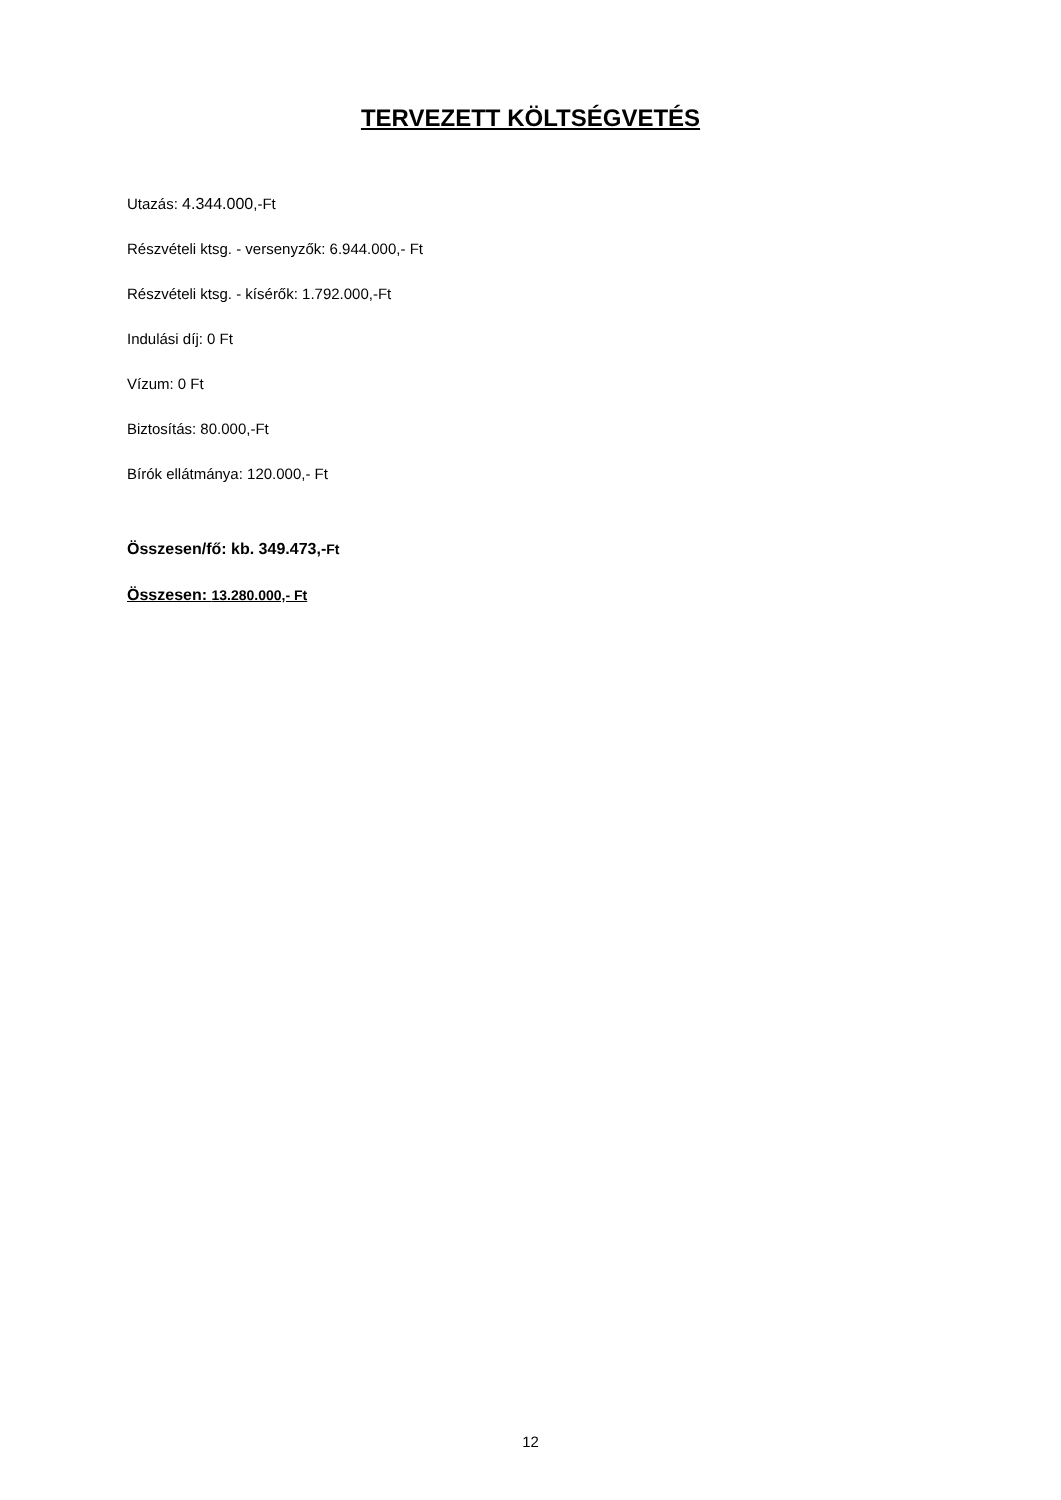TERVEZETT KÖLTSÉGVETÉS
Utazás: 4.344.000,-Ft
Részvételi ktsg. - versenyzők: 6.944.000,- Ft
Részvételi ktsg. - kísérők: 1.792.000,-Ft
Indulási díj: 0 Ft
Vízum: 0 Ft
Biztosítás: 80.000,-Ft
Bírók ellátmánya: 120.000,- Ft
Összesen/fő: kb. 349.473,-Ft
Összesen: 13.280.000,- Ft
12